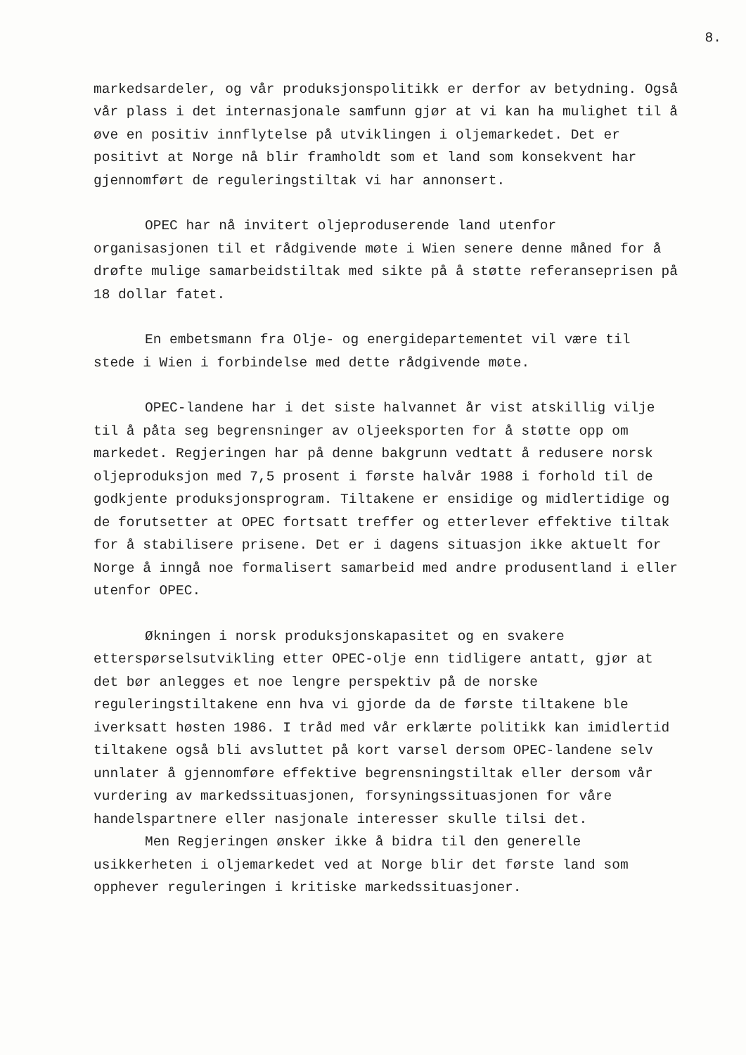8.
markedsardeler, og vår produksjonspolitikk er derfor av betydning. Også vår plass i det internasjonale samfunn gjør at vi kan ha mulighet til å øve en positiv innflytelse på utviklingen i oljemarkedet. Det er positivt at Norge nå blir framholdt som et land som konsekvent har gjennomført de reguleringstiltak vi har annonsert.
OPEC har nå invitert oljeproduserende land utenfor organisasjonen til et rådgivende møte i Wien senere denne måned for å drøfte mulige samarbeidstiltak med sikte på å støtte referanseprisen på 18 dollar fatet.
En embetsmann fra Olje- og energidepartementet vil være til stede i Wien i forbindelse med dette rådgivende møte.
OPEC-landene har i det siste halvannet år vist atskillig vilje til å påta seg begrensninger av oljeeksporten for å støtte opp om markedet. Regjeringen har på denne bakgrunn vedtatt å redusere norsk oljeproduksjon med 7,5 prosent i første halvår 1988 i forhold til de godkjente produksjonsprogram. Tiltakene er ensidige og midlertidige og de forutsetter at OPEC fortsatt treffer og etterlever effektive tiltak for å stabilisere prisene. Det er i dagens situasjon ikke aktuelt for Norge å inngå noe formalisert samarbeid med andre produsentland i eller utenfor OPEC.
Økningen i norsk produksjonskapasitet og en svakere etterspørselsutvikling etter OPEC-olje enn tidligere antatt, gjør at det bør anlegges et noe lengre perspektiv på de norske reguleringstiltakene enn hva vi gjorde da de første tiltakene ble iverksatt høsten 1986. I tråd med vår erklærte politikk kan imidlertid tiltakene også bli avsluttet på kort varsel dersom OPEC-landene selv unnlater å gjennomføre effektive begrensningstiltak eller dersom vår vurdering av markedssituasjonen, forsyningssituasjonen for våre handelspartnere eller nasjonale interesser skulle tilsi det.
Men Regjeringen ønsker ikke å bidra til den generelle usikkerheten i oljemarkedet ved at Norge blir det første land som opphever reguleringen i kritiske markedssituasjoner.